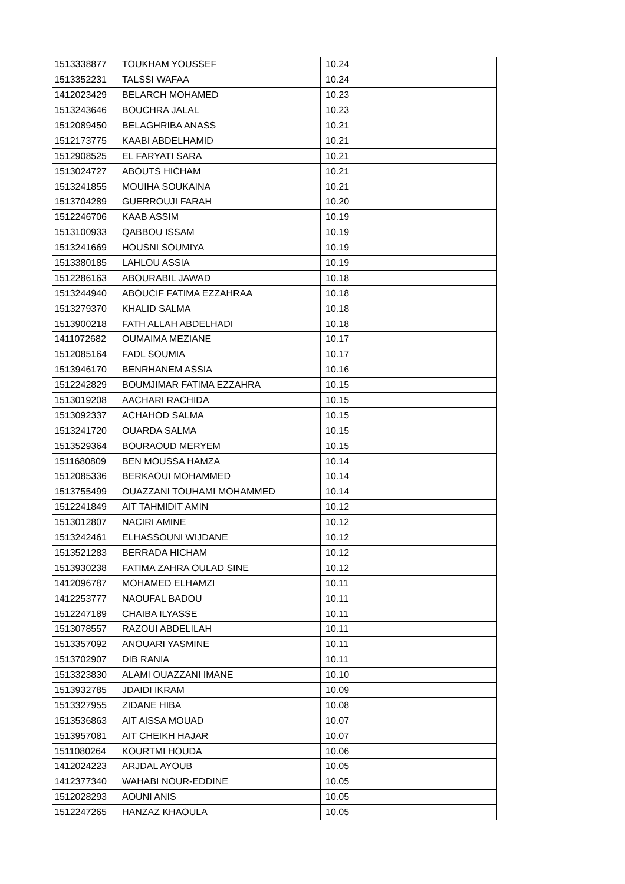| 1513338877 | TOUKHAM YOUSSEF | 10.24 |
| 1513352231 | TALSSI WAFAA | 10.24 |
| 1412023429 | BELARCH MOHAMED | 10.23 |
| 1513243646 | BOUCHRA JALAL | 10.23 |
| 1512089450 | BELAGHRIBA ANASS | 10.21 |
| 1512173775 | KAABI ABDELHAMID | 10.21 |
| 1512908525 | EL FARYATI SARA | 10.21 |
| 1513024727 | ABOUTS HICHAM | 10.21 |
| 1513241855 | MOUIHA SOUKAINA | 10.21 |
| 1513704289 | GUERROUJI FARAH | 10.20 |
| 1512246706 | KAAB ASSIM | 10.19 |
| 1513100933 | QABBOU ISSAM | 10.19 |
| 1513241669 | HOUSNI SOUMIYA | 10.19 |
| 1513380185 | LAHLOU ASSIA | 10.19 |
| 1512286163 | ABOURABIL JAWAD | 10.18 |
| 1513244940 | ABOUCIF FATIMA EZZAHRAA | 10.18 |
| 1513279370 | KHALID SALMA | 10.18 |
| 1513900218 | FATH ALLAH ABDELHADI | 10.18 |
| 1411072682 | OUMAIMA MEZIANE | 10.17 |
| 1512085164 | FADL SOUMIA | 10.17 |
| 1513946170 | BENRHANEM ASSIA | 10.16 |
| 1512242829 | BOUMJIMAR FATIMA EZZAHRA | 10.15 |
| 1513019208 | AACHARI RACHIDA | 10.15 |
| 1513092337 | ACHAHOD SALMA | 10.15 |
| 1513241720 | OUARDA SALMA | 10.15 |
| 1513529364 | BOURAOUD MERYEM | 10.15 |
| 1511680809 | BEN MOUSSA HAMZA | 10.14 |
| 1512085336 | BERKAOUI MOHAMMED | 10.14 |
| 1513755499 | OUAZZANI TOUHAMI MOHAMMED | 10.14 |
| 1512241849 | AIT TAHMIDIT AMIN | 10.12 |
| 1513012807 | NACIRI AMINE | 10.12 |
| 1513242461 | ELHASSOUNI WIJDANE | 10.12 |
| 1513521283 | BERRADA HICHAM | 10.12 |
| 1513930238 | FATIMA ZAHRA OULAD SINE | 10.12 |
| 1412096787 | MOHAMED ELHAMZI | 10.11 |
| 1412253777 | NAOUFAL BADOU | 10.11 |
| 1512247189 | CHAIBA ILYASSE | 10.11 |
| 1513078557 | RAZOUI ABDELILAH | 10.11 |
| 1513357092 | ANOUARI YASMINE | 10.11 |
| 1513702907 | DIB RANIA | 10.11 |
| 1513323830 | ALAMI OUAZZANI IMANE | 10.10 |
| 1513932785 | JDAIDI IKRAM | 10.09 |
| 1513327955 | ZIDANE HIBA | 10.08 |
| 1513536863 | AIT AISSA MOUAD | 10.07 |
| 1513957081 | AIT CHEIKH HAJAR | 10.07 |
| 1511080264 | KOURTMI HOUDA | 10.06 |
| 1412024223 | ARJDAL AYOUB | 10.05 |
| 1412377340 | WAHABI NOUR-EDDINE | 10.05 |
| 1512028293 | AOUNI ANIS | 10.05 |
| 1512247265 | HANZAZ KHAOULA | 10.05 |